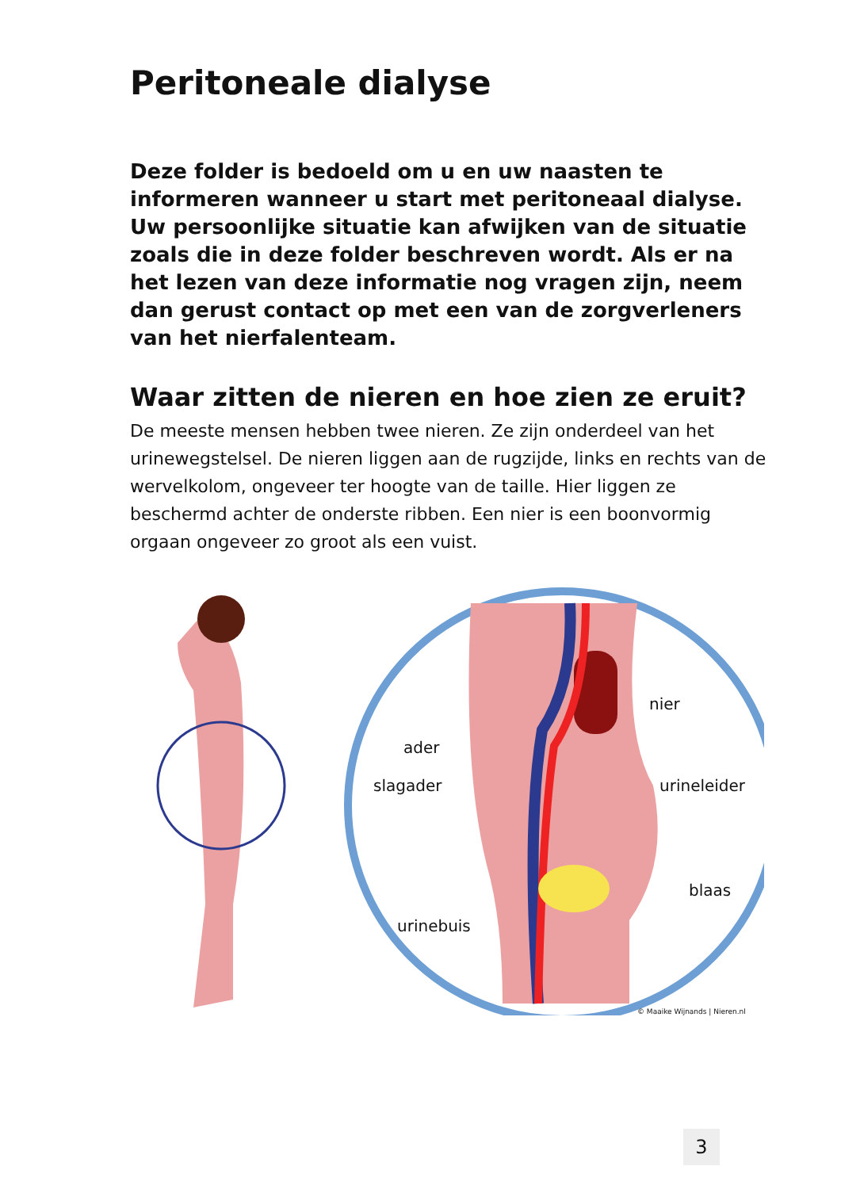Peritoneale dialyse
Deze folder is bedoeld om u en uw naasten te informeren wanneer u start met peritoneaal dialyse. Uw persoonlijke situatie kan afwijken van de situatie zoals die in deze folder beschreven wordt. Als er na het lezen van deze informatie nog vragen zijn, neem dan gerust contact op met een van de zorgverleners van het nierfalenteam.
Waar zitten de nieren en hoe zien ze eruit?
De meeste mensen hebben twee nieren. Ze zijn onderdeel van het urinewegstelsel. De nieren liggen aan de rugzijde, links en rechts van de wervelkolom, ongeveer ter hoogte van de taille. Hier liggen ze beschermd achter de onderste ribben. Een nier is een boonvormig orgaan ongeveer zo groot als een vuist.
ader
slagader
urinebuis
nier
urineleider
blaas
© Maaike Wijnands | Nieren.nl
3